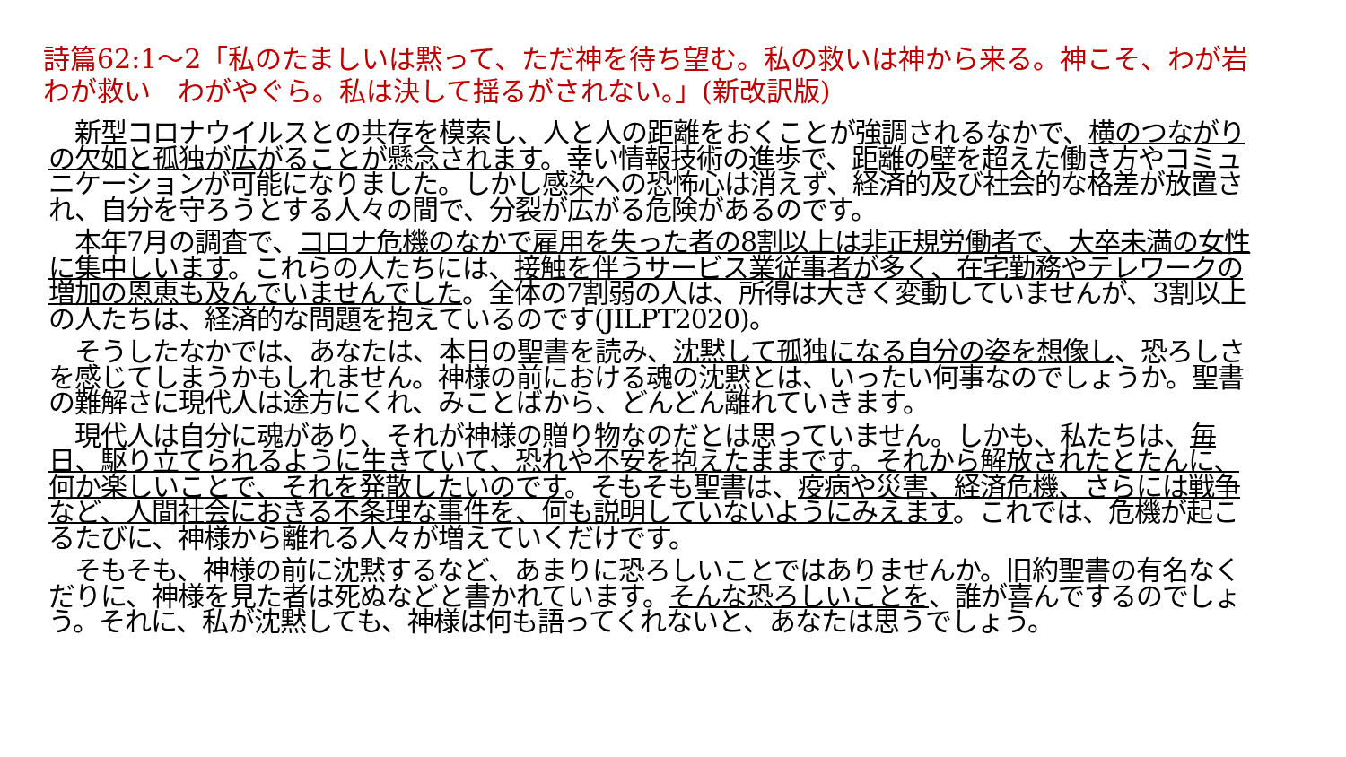詩篇62:1～2「私のたましいは黙って、ただ神を待ち望む。私の救いは神から来る。神こそ、わが岩　わが救い　わがやぐら。私は決して揺るがされない。」(新改訳版)
　新型コロナウイルスとの共存を模索し、人と人の距離をおくことが強調されるなかで、横のつながりの欠如と孤独が広がることが懸念されます。幸い情報技術の進歩で、距離の壁を超えた働き方やコミュニケーションが可能になりました。しかし感染への恐怖心は消えず、経済的及び社会的な格差が放置され、自分を守ろうとする人々の間で、分裂が広がる危険があるのです。
　本年7月の調査で、コロナ危機のなかで雇用を失った者の8割以上は非正規労働者で、大卒未満の女性に集中しいます。これらの人たちには、接触を伴うサービス業従事者が多く、在宅勤務やテレワークの増加の恩恵も及んでいませんでした。全体の7割弱の人は、所得は大きく変動していませんが、3割以上の人たちは、経済的な問題を抱えているのです(JILPT2020)。
　そうしたなかでは、あなたは、本日の聖書を読み、沈黙して孤独になる自分の姿を想像し、恐ろしさを感じてしまうかもしれません。神様の前における魂の沈黙とは、いったい何事なのでしょうか。聖書の難解さに現代人は途方にくれ、みことばから、どんどん離れていきます。
　現代人は自分に魂があり、それが神様の贈り物なのだとは思っていません。しかも、私たちは、毎日、駆り立てられるように生きていて、恐れや不安を抱えたままです。それから解放されたとたんに、何か楽しいことで、それを発散したいのです。そもそも聖書は、疫病や災害、経済危機、さらには戦争など、人間社会におきる不条理な事件を、何も説明していないようにみえます。これでは、危機が起こるたびに、神様から離れる人々が増えていくだけです。
　そもそも、神様の前に沈黙するなど、あまりに恐ろしいことではありませんか。旧約聖書の有名なくだりに、神様を見た者は死ぬなどと書かれています。そんな恐ろしいことを、誰が喜んでするのでしょう。それに、私が沈黙しても、神様は何も語ってくれないと、あなたは思うでしょう。